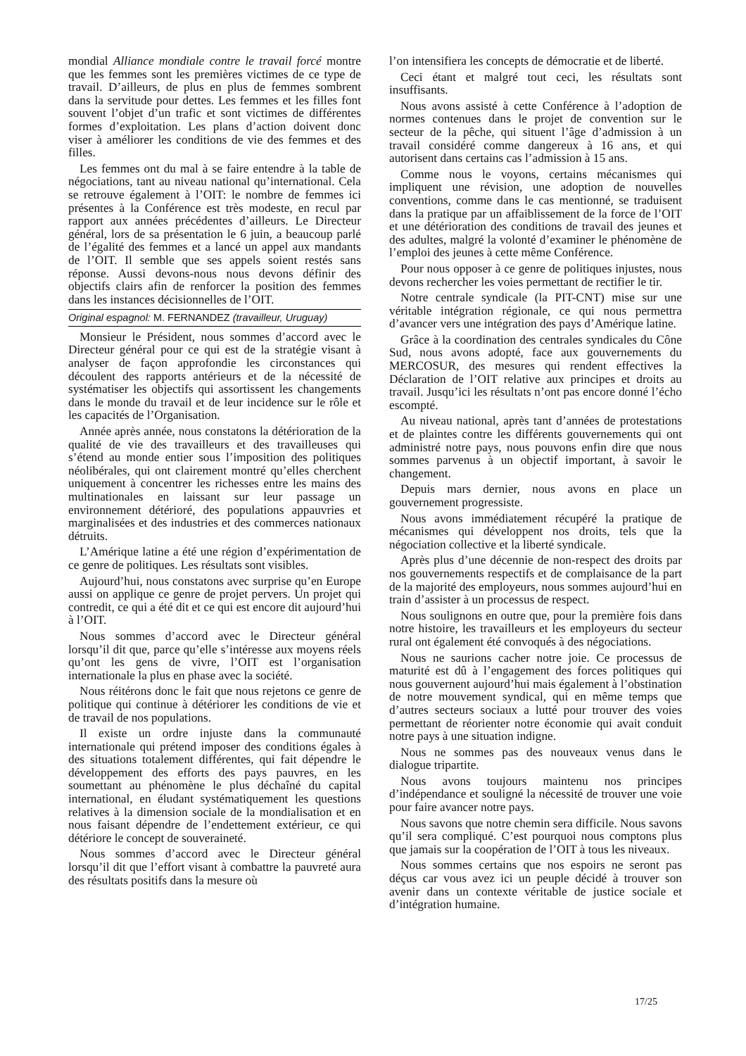mondial Alliance mondiale contre le travail forcé montre que les femmes sont les premières victimes de ce type de travail. D’ailleurs, de plus en plus de femmes sombrent dans la servitude pour dettes. Les femmes et les filles font souvent l’objet d’un trafic et sont victimes de différentes formes d’exploitation. Les plans d’action doivent donc viser à améliorer les conditions de vie des femmes et des filles.
Les femmes ont du mal à se faire entendre à la table de négociations, tant au niveau national qu’international. Cela se retrouve également à l’OIT: le nombre de femmes ici présentes à la Conférence est très modeste, en recul par rapport aux années précédentes d’ailleurs. Le Directeur général, lors de sa présentation le 6 juin, a beaucoup parlé de l’égalité des femmes et a lancé un appel aux mandants de l’OIT. Il semble que ses appels soient restés sans réponse. Aussi devons-nous nous devons définir des objectifs clairs afin de renforcer la position des femmes dans les instances décisionnelles de l’OIT.
Original espagnol: M. FERNANDEZ (travailleur, Uruguay)
Monsieur le Président, nous sommes d’accord avec le Directeur général pour ce qui est de la stratégie visant à analyser de façon approfondie les circonstances qui découlent des rapports antérieurs et de la nécessité de systématiser les objectifs qui assortissent les changements dans le monde du travail et de leur incidence sur le rôle et les capacités de l’Organisation.
Année après année, nous constatons la détérioration de la qualité de vie des travailleurs et des travailleuses qui s’étend au monde entier sous l’imposition des politiques néolibérales, qui ont clairement montré qu’elles cherchent uniquement à concentrer les richesses entre les mains des multinationales en laissant sur leur passage un environnement détérioré, des populations appauvries et marginalisées et des industries et des commerces nationaux détruits.
L’Amérique latine a été une région d’expérimentation de ce genre de politiques. Les résultats sont visibles.
Aujourd’hui, nous constatons avec surprise qu’en Europe aussi on applique ce genre de projet pervers. Un projet qui contredit, ce qui a été dit et ce qui est encore dit aujourd’hui à l’OIT.
Nous sommes d’accord avec le Directeur général lorsqu’il dit que, parce qu’elle s’intéresse aux moyens réels qu’ont les gens de vivre, l’OIT est l’organisation internationale la plus en phase avec la société.
Nous réitérons donc le fait que nous rejetons ce genre de politique qui continue à détériorer les conditions de vie et de travail de nos populations.
Il existe un ordre injuste dans la communauté internationale qui prétend imposer des conditions égales à des situations totalement différentes, qui fait dépendre le développement des efforts des pays pauvres, en les soumettant au phénomène le plus déchaîné du capital international, en éludant systématiquement les questions relatives à la dimension sociale de la mondialisation et en nous faisant dépendre de l’endettement extérieur, ce qui détériore le concept de souveraineté.
Nous sommes d’accord avec le Directeur général lorsqu’il dit que l’effort visant à combattre la pauvreté aura des résultats positifs dans la mesure où
l’on intensifiera les concepts de démocratie et de liberté.
Ceci étant et malgré tout ceci, les résultats sont insuffisants.
Nous avons assisté à cette Conférence à l’adoption de normes contenues dans le projet de convention sur le secteur de la pêche, qui situent l’âge d’admission à un travail considéré comme dangereux à 16 ans, et qui autorisent dans certains cas l’admission à 15 ans.
Comme nous le voyons, certains mécanismes qui impliquent une révision, une adoption de nouvelles conventions, comme dans le cas mentionné, se traduisent dans la pratique par un affaiblissement de la force de l’OIT et une détérioration des conditions de travail des jeunes et des adultes, malgré la volonté d’examiner le phénomène de l’emploi des jeunes à cette même Conférence.
Pour nous opposer à ce genre de politiques injustes, nous devons rechercher les voies permettant de rectifier le tir.
Notre centrale syndicale (la PIT-CNT) mise sur une véritable intégration régionale, ce qui nous permettra d’avancer vers une intégration des pays d’Amérique latine.
Grâce à la coordination des centrales syndicales du Cône Sud, nous avons adopté, face aux gouvernements du MERCOSUR, des mesures qui rendent effectives la Déclaration de l’OIT relative aux principes et droits au travail. Jusqu’ici les résultats n’ont pas encore donné l’écho escompté.
Au niveau national, après tant d’années de protestations et de plaintes contre les différents gouvernements qui ont administré notre pays, nous pouvons enfin dire que nous sommes parvenus à un objectif important, à savoir le changement.
Depuis mars dernier, nous avons en place un gouvernement progressiste.
Nous avons immédiatement récupéré la pratique de mécanismes qui développent nos droits, tels que la négociation collective et la liberté syndicale.
Après plus d’une décennie de non-respect des droits par nos gouvernements respectifs et de complaisance de la part de la majorité des employeurs, nous sommes aujourd’hui en train d’assister à un processus de respect.
Nous soulignons en outre que, pour la première fois dans notre histoire, les travailleurs et les employeurs du secteur rural ont également été convoqués à des négociations.
Nous ne saurions cacher notre joie. Ce processus de maturité est dû à l’engagement des forces politiques qui nous gouvernent aujourd’hui mais également à l’obstination de notre mouvement syndical, qui en même temps que d’autres secteurs sociaux a lutté pour trouver des voies permettant de réorienter notre économie qui avait conduit notre pays à une situation indigne.
Nous ne sommes pas des nouveaux venus dans le dialogue tripartite.
Nous avons toujours maintenu nos principes d’indépendance et souligné la nécessité de trouver une voie pour faire avancer notre pays.
Nous savons que notre chemin sera difficile. Nous savons qu’il sera compliqué. C’est pourquoi nous comptons plus que jamais sur la coopération de l’OIT à tous les niveaux.
Nous sommes certains que nos espoirs ne seront pas déçus car vous avez ici un peuple décidé à trouver son avenir dans un contexte véritable de justice sociale et d’intégration humaine.
17/25